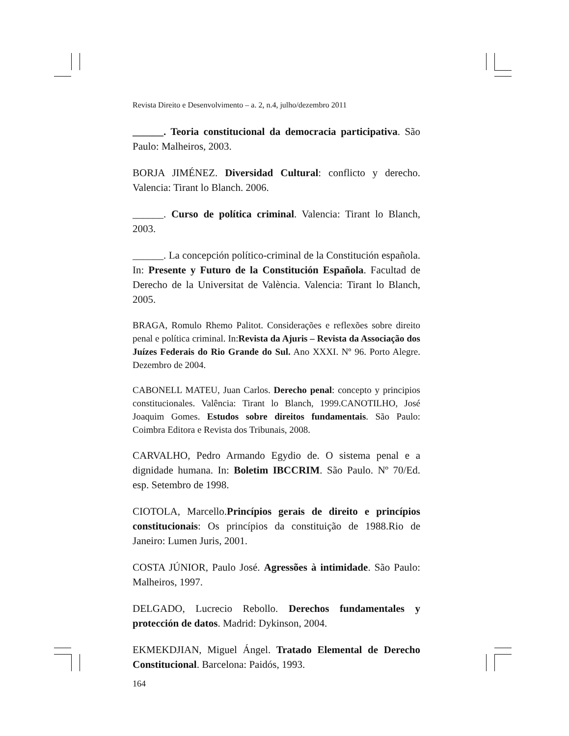Revista Direito e Desenvolvimento – a. 2, n.4, julho/dezembro 2011
______. Teoria constitucional da democracia participativa. São Paulo: Malheiros, 2003.
BORJA JIMÉNEZ. Diversidad Cultural: conflicto y derecho. Valencia: Tirant lo Blanch. 2006.
______. Curso de política criminal. Valencia: Tirant lo Blanch, 2003.
______. La concepción político-criminal de la Constitución española. In: Presente y Futuro de la Constitución Española. Facultad de Derecho de la Universitat de València. Valencia: Tirant lo Blanch, 2005.
BRAGA, Romulo Rhemo Palitot. Considerações e reflexões sobre direito penal e política criminal. In:Revista da Ajuris – Revista da Associação dos Juízes Federais do Rio Grande do Sul. Ano XXXI. Nº 96. Porto Alegre. Dezembro de 2004.
CABONELL MATEU, Juan Carlos. Derecho penal: concepto y principios constitucionales. Valência: Tirant lo Blanch, 1999.CANOTILHO, José Joaquim Gomes. Estudos sobre direitos fundamentais. São Paulo: Coimbra Editora e Revista dos Tribunais, 2008.
CARVALHO, Pedro Armando Egydio de. O sistema penal e a dignidade humana. In: Boletim IBCCRIM. São Paulo. Nº 70/Ed. esp. Setembro de 1998.
CIOTOLA, Marcello.Princípios gerais de direito e princípios constitucionais: Os princípios da constituição de 1988.Rio de Janeiro: Lumen Juris, 2001.
COSTA JÚNIOR, Paulo José. Agressões à intimidade. São Paulo: Malheiros, 1997.
DELGADO, Lucrecio Rebollo. Derechos fundamentales y protección de datos. Madrid: Dykinson, 2004.
EKMEKDJIAN, Miguel Ángel. Tratado Elemental de Derecho Constitucional. Barcelona: Paidós, 1993.
164